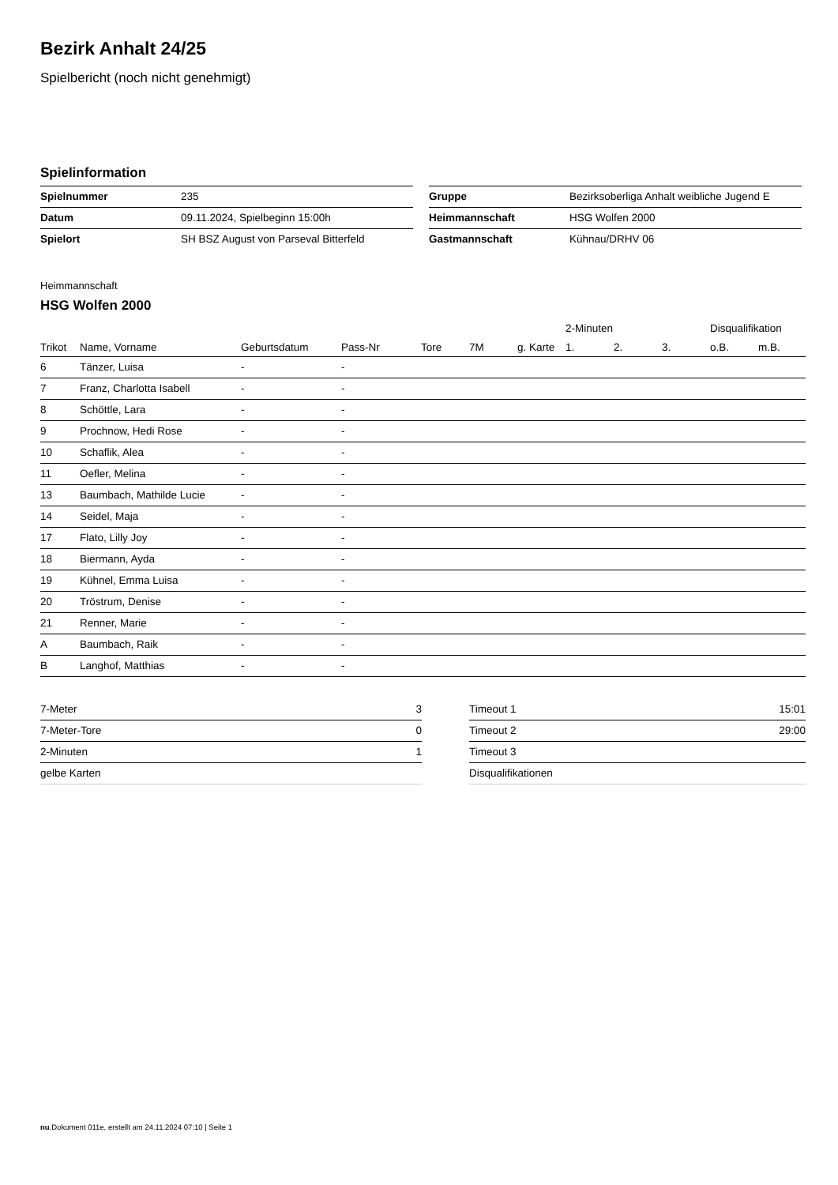Bezirk Anhalt 24/25
Spielbericht (noch nicht genehmigt)
Spielinformation
| Spielnummer | 235 |
| Datum | 09.11.2024, Spielbeginn 15:00h |
| Spielort | SH BSZ August von Parseval Bitterfeld |
| Gruppe | Bezirksoberliga Anhalt weibliche Jugend E |
| Heimmannschaft | HSG Wolfen 2000 |
| Gastmannschaft | Kühnau/DRHV 06 |
Heimmannschaft
HSG Wolfen 2000
| | | | | | | | 2-Minuten | | | Disqualifikation | |
| --- | --- | --- | --- | --- | --- | --- | --- | --- | --- | --- | --- |
| Trikot | Name, Vorname | Geburtsdatum | Pass-Nr | Tore | 7M | g. Karte | 1. | 2. | 3. | o.B. | m.B. |
| 6 | Tänzer, Luisa | - | - | | | | | | | | |
| 7 | Franz, Charlotta Isabell | - | - | | | | | | | | |
| 8 | Schöttle, Lara | - | - | | | | | | | | |
| 9 | Prochnow, Hedi Rose | - | - | | | | | | | | |
| 10 | Schaflik, Alea | - | - | | | | | | | | |
| 11 | Oefler, Melina | - | - | | | | | | | | |
| 13 | Baumbach, Mathilde Lucie | - | - | | | | | | | | |
| 14 | Seidel, Maja | - | - | | | | | | | | |
| 17 | Flato, Lilly Joy | - | - | | | | | | | | |
| 18 | Biermann, Ayda | - | - | | | | | | | | |
| 19 | Kühnel, Emma Luisa | - | - | | | | | | | | |
| 20 | Tröstrum, Denise | - | - | | | | | | | | |
| 21 | Renner, Marie | - | - | | | | | | | | |
| A | Baumbach, Raik | - | - | | | | | | | | |
| B | Langhof, Matthias | - | - | | | | | | | | |
| 7-Meter | 3 |
| 7-Meter-Tore | 0 |
| 2-Minuten | 1 |
| gelbe Karten | |
| Timeout 1 | 15:01 |
| Timeout 2 | 29:00 |
| Timeout 3 | |
| Disqualifikationen | |
nu.Dokument 011e, erstellt am 24.11.2024 07:10 | Seite 1